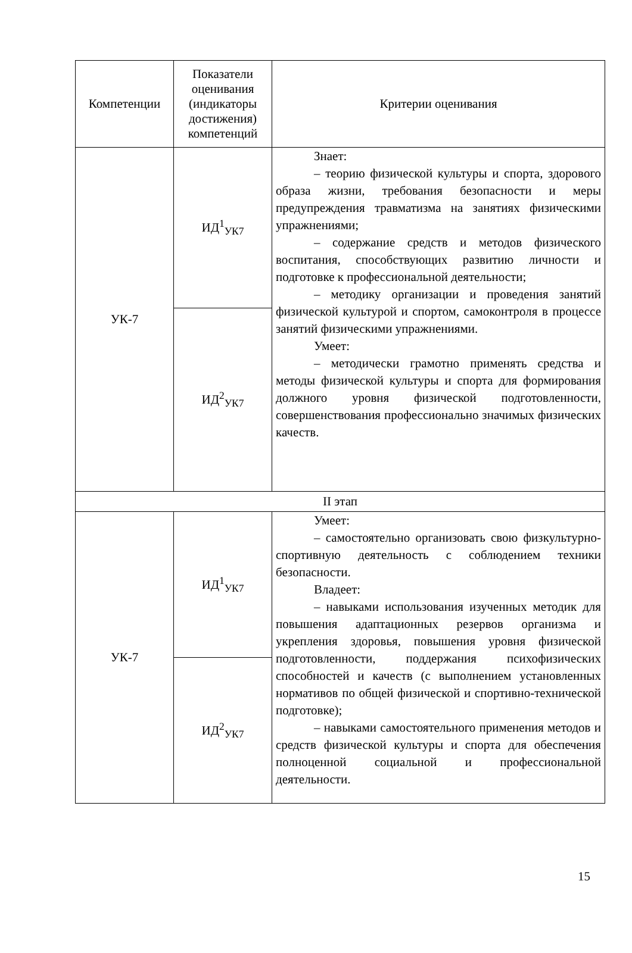| Компетенции | Показатели оценивания (индикаторы достижения) компетенций | Критерии оценивания |
| --- | --- | --- |
| УК-7 | ИД<sup>1</sup><sub>УК7</sub> | Знает: – теорию физической культуры и спорта, здорового образа жизни, требования безопасности и меры предупреждения травматизма на занятиях физическими упражнениями; – содержание средств и методов физического воспитания, способствующих развитию личности и подготовке к профессиональной деятельности; – методику организации и проведения занятий физической культурой и спортом, самоконтроля в процессе занятий физическими упражнениями. Умеет: – методически грамотно применять средства и методы физической культуры и спорта для формирования должного уровня физической подготовленности, совершенствования профессионально значимых физических качеств. |
| | ИД<sup>2</sup><sub>УК7</sub> | |
| II этап | | |
| УК-7 | ИД<sup>1</sup><sub>УК7</sub> | Умеет: – самостоятельно организовать свою физкультурно-спортивную деятельность с соблюдением техники безопасности. Владеет: – навыками использования изученных методик для повышения адаптационных резервов организма и укрепления здоровья, повышения уровня физической подготовленности, поддержания психофизических способностей и качеств (с выполнением установленных нормативов по общей физической и спортивно-технической подготовке); – навыками самостоятельного применения методов и средств физической культуры и спорта для обеспечения полноценной социальной и профессиональной деятельности. |
| | ИД<sup>2</sup><sub>УК7</sub> | |
15